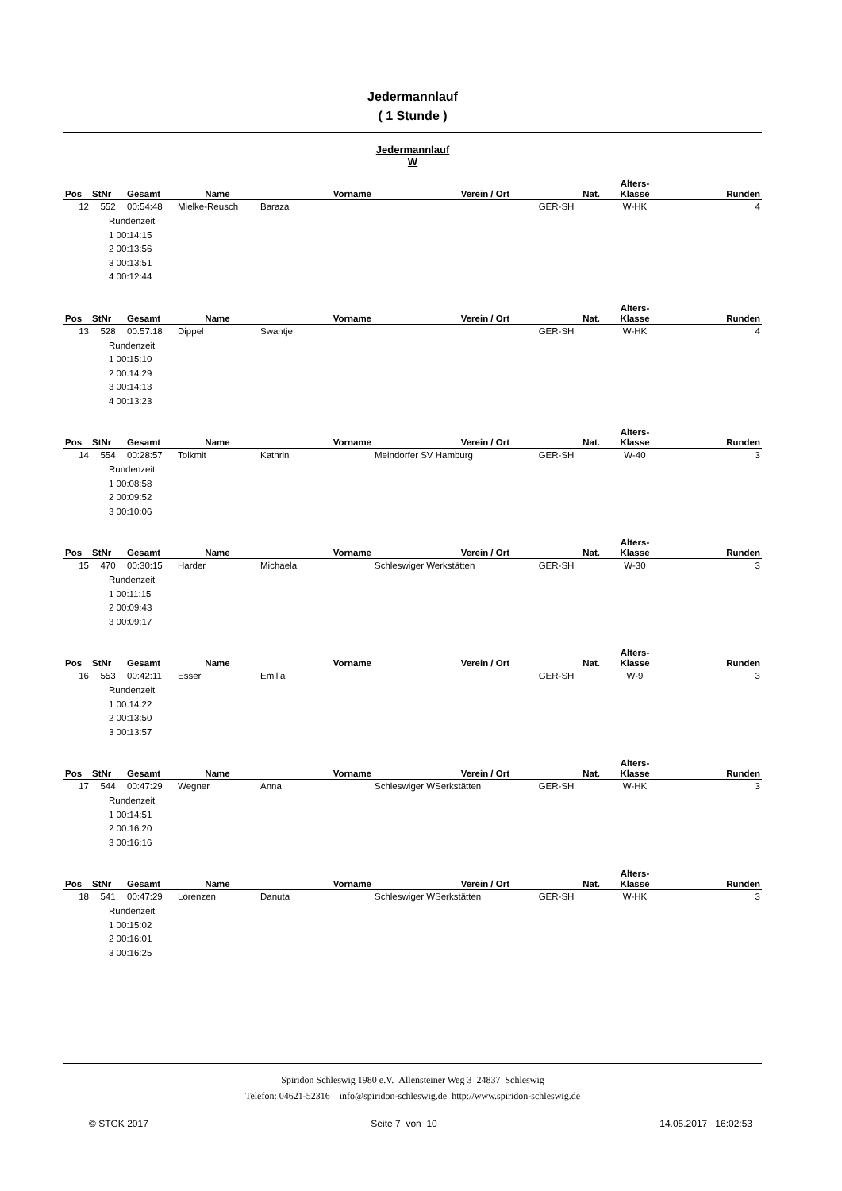Jedermannlauf
( 1 Stunde )
Jedermannlauf
W
| Pos | StNr | Gesamt | Name | Vorname | Verein / Ort | Nat. | Alters- Klasse | Runden |
| --- | --- | --- | --- | --- | --- | --- | --- | --- |
| 12 | 552 | 00:54:48 | Mielke-Reusch | Baraza | | GER-SH | W-HK | 4 |
Rundenzeit
1 00:14:15
2 00:13:56
3 00:13:51
4 00:12:44
| Pos | StNr | Gesamt | Name | Vorname | Verein / Ort | Nat. | Alters- Klasse | Runden |
| --- | --- | --- | --- | --- | --- | --- | --- | --- |
| 13 | 528 | 00:57:18 | Dippel | Swantje | | GER-SH | W-HK | 4 |
Rundenzeit
1 00:15:10
2 00:14:29
3 00:14:13
4 00:13:23
| Pos | StNr | Gesamt | Name | Vorname | Verein / Ort | Nat. | Alters- Klasse | Runden |
| --- | --- | --- | --- | --- | --- | --- | --- | --- |
| 14 | 554 | 00:28:57 | Tolkmit | Kathrin | Meindorfer SV Hamburg | GER-SH | W-40 | 3 |
Rundenzeit
1 00:08:58
2 00:09:52
3 00:10:06
| Pos | StNr | Gesamt | Name | Vorname | Verein / Ort | Nat. | Alters- Klasse | Runden |
| --- | --- | --- | --- | --- | --- | --- | --- | --- |
| 15 | 470 | 00:30:15 | Harder | Michaela | Schleswiger Werkstätten | GER-SH | W-30 | 3 |
Rundenzeit
1 00:11:15
2 00:09:43
3 00:09:17
| Pos | StNr | Gesamt | Name | Vorname | Verein / Ort | Nat. | Alters- Klasse | Runden |
| --- | --- | --- | --- | --- | --- | --- | --- | --- |
| 16 | 553 | 00:42:11 | Esser | Emilia | | GER-SH | W-9 | 3 |
Rundenzeit
1 00:14:22
2 00:13:50
3 00:13:57
| Pos | StNr | Gesamt | Name | Vorname | Verein / Ort | Nat. | Alters- Klasse | Runden |
| --- | --- | --- | --- | --- | --- | --- | --- | --- |
| 17 | 544 | 00:47:29 | Wegner | Anna | Schleswiger WSerkstätten | GER-SH | W-HK | 3 |
Rundenzeit
1 00:14:51
2 00:16:20
3 00:16:16
| Pos | StNr | Gesamt | Name | Vorname | Verein / Ort | Nat. | Alters- Klasse | Runden |
| --- | --- | --- | --- | --- | --- | --- | --- | --- |
| 18 | 541 | 00:47:29 | Lorenzen | Danuta | Schleswiger WSerkstätten | GER-SH | W-HK | 3 |
Rundenzeit
1 00:15:02
2 00:16:01
3 00:16:25
Spiridon Schleswig 1980 e.V. Allensteiner Weg 3 24837 Schleswig
Telefon: 04621-52316 info@spiridon-schleswig.de http://www.spiridon-schleswig.de
© STGK 2017 Seite 7 von 10 14.05.2017 16:02:53